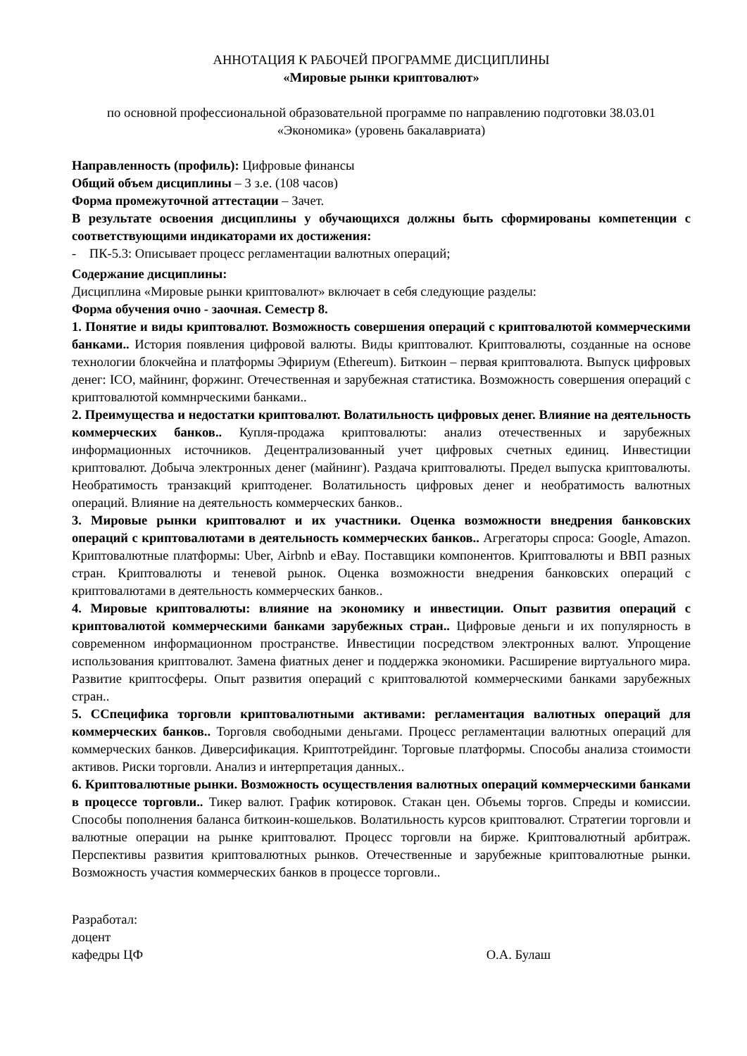АННОТАЦИЯ К РАБОЧЕЙ ПРОГРАММЕ ДИСЦИПЛИНЫ
«Мировые рынки криптовалют»
по основной профессиональной образовательной программе по направлению подготовки 38.03.01 «Экономика» (уровень бакалавриата)
Направленность (профиль): Цифровые финансы
Общий объем дисциплины – 3 з.е. (108 часов)
Форма промежуточной аттестации – Зачет.
В результате освоения дисциплины у обучающихся должны быть сформированы компетенции с соответствующими индикаторами их достижения:
- ПК-5.3: Описывает процесс регламентации валютных операций;
Содержание дисциплины:
Дисциплина «Мировые рынки криптовалют» включает в себя следующие разделы:
Форма обучения очно - заочная. Семестр 8.
1. Понятие и виды криптовалют. Возможность совершения операций с криптовалютой коммерческими банками.. История появления цифровой валюты. Виды криптовалют. Криптовалюты, созданные на основе технологии блокчейна и платформы Эфириум (Ethereum). Биткоин – первая криптовалюта. Выпуск цифровых денег: ICO, майнинг, форжинг. Отечественная и зарубежная статистика. Возможность совершения операций с криптовалютой коммнрческими банками..
2. Преимущества и недостатки криптовалют. Волатильность цифровых денег. Влияние на деятельность коммерческих банков.. Купля-продажа криптовалюты: анализ отечественных и зарубежных информационных источников. Децентрализованный учет цифровых счетных единиц. Инвестиции криптовалют. Добыча электронных денег (майнинг). Раздача криптовалюты. Предел выпуска криптовалюты. Необратимость транзакций криптоденег. Волатильность цифровых денег и необратимость валютных операций. Влияние на деятельность коммерческих банков..
3. Мировые рынки криптовалют и их участники. Оценка возможности внедрения банковских операций с криптовалютами в деятельность коммерческих банков.. Агрегаторы спроса: Google, Amazon. Криптовалютные платформы: Uber, Airbnb и eBay. Поставщики компонентов. Криптовалюты и ВВП разных стран. Криптовалюты и теневой рынок. Оценка возможности внедрения банковских операций с криптовалютами в деятельность коммерческих банков..
4. Мировые криптовалюты: влияние на экономику и инвестиции. Опыт развития операций с криптовалютой коммерческими банками зарубежных стран.. Цифровые деньги и их популярность в современном информационном пространстве. Инвестиции посредством электронных валют. Упрощение использования криптовалют. Замена фиатных денег и поддержка экономики. Расширение виртуального мира. Развитие криптосферы. Опыт развития операций с криптовалютой коммерческими банками зарубежных стран..
5. ССпецифика торговли криптовалютными активами: регламентация валютных операций для коммерческих банков.. Торговля свободными деньгами. Процесс регламентации валютных операций для коммерческих банков. Диверсификация. Криптотрейдинг. Торговые платформы. Способы анализа стоимости активов. Риски торговли. Анализ и интерпретация данных..
6. Криптовалютные рынки. Возможность осуществления валютных операций коммерческими банками в процессе торговли.. Тикер валют. График котировок. Стакан цен. Объемы торгов. Спреды и комиссии. Способы пополнения баланса биткоин-кошельков. Волатильность курсов криптовалют. Стратегии торговли и валютные операции на рынке криптовалют. Процесс торговли на бирже. Криптовалютный арбитраж. Перспективы развития криптовалютных рынков. Отечественные и зарубежные криптовалютные рынки. Возможность участия коммерческих банков в процессе торговли..
Разработал:
доцент
кафедры ЦФ О.А. Булаш